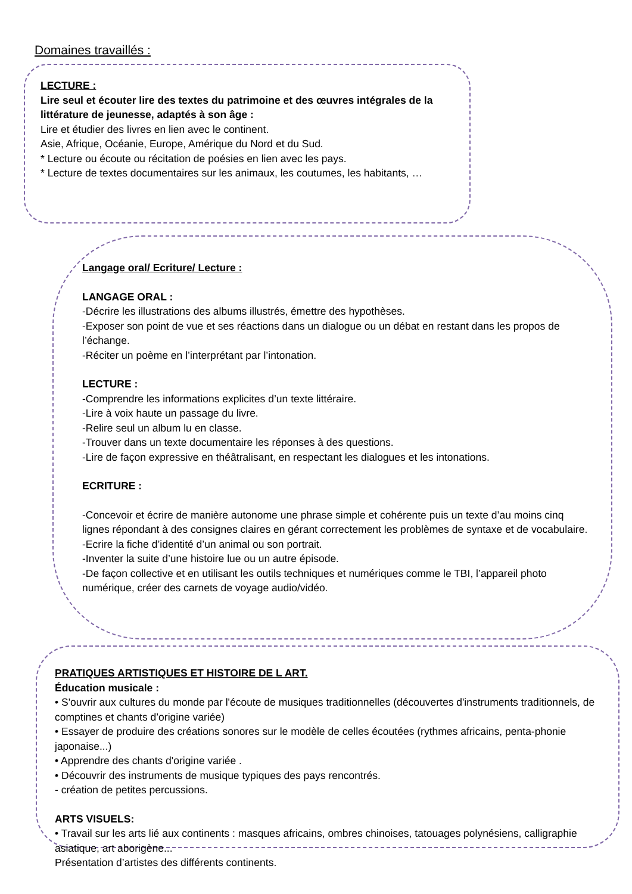Domaines travaillés :
LECTURE :
Lire seul et écouter lire des textes du patrimoine et des œuvres intégrales de la littérature de jeunesse, adaptés à son âge :
Lire et étudier des livres en lien avec le continent.
Asie, Afrique, Océanie, Europe, Amérique du Nord et du Sud.
* Lecture ou écoute ou récitation de poésies en lien avec les pays.
* Lecture de textes documentaires sur les animaux, les coutumes, les habitants, …
Langage oral/ Ecriture/ Lecture :
LANGAGE ORAL :
-Décrire les illustrations des albums illustrés, émettre des hypothèses.
-Exposer son point de vue et ses réactions dans un dialogue ou un débat en restant dans les propos de l’échange.
-Réciter un poème en l’interprétant par l’intonation.
LECTURE :
-Comprendre les informations explicites d’un texte littéraire.
-Lire à voix haute un passage du livre.
-Relire seul un album lu en classe.
-Trouver dans un texte documentaire les réponses à des questions.
-Lire de façon expressive en théâtralisant, en respectant les dialogues et les intonations.
ECRITURE :
-Concevoir et écrire de manière autonome une phrase simple et cohérente puis un texte d’au moins cinq lignes répondant à des consignes claires en gérant correctement les problèmes de syntaxe et de vocabulaire.
-Ecrire la fiche d’identité d’un animal ou son portrait.
-Inventer la suite d’une histoire lue ou un autre épisode.
-De façon collective et en utilisant les outils techniques et numériques comme le TBI, l’appareil photo numérique, créer des carnets de voyage audio/vidéo.
PRATIQUES ARTISTIQUES ET HISTOIRE DE L ART.
Éducation musicale :
• S'ouvrir aux cultures du monde par l'écoute de musiques traditionnelles (découvertes d'instruments traditionnels, de comptines et chants d’origine variée)
• Essayer de produire des créations sonores sur le modèle de celles écoutées (rythmes africains, penta-phonie japonaise...)
• Apprendre des chants d'origine variée .
• Découvrir des instruments de musique typiques des pays rencontrés.
- création de petites percussions.
ARTS VISUELS:
• Travail sur les arts lié aux continents : masques africains, ombres chinoises, tatouages polynésiens, calligraphie asiatique, art aborigène...
Présentation d’artistes des différents continents.